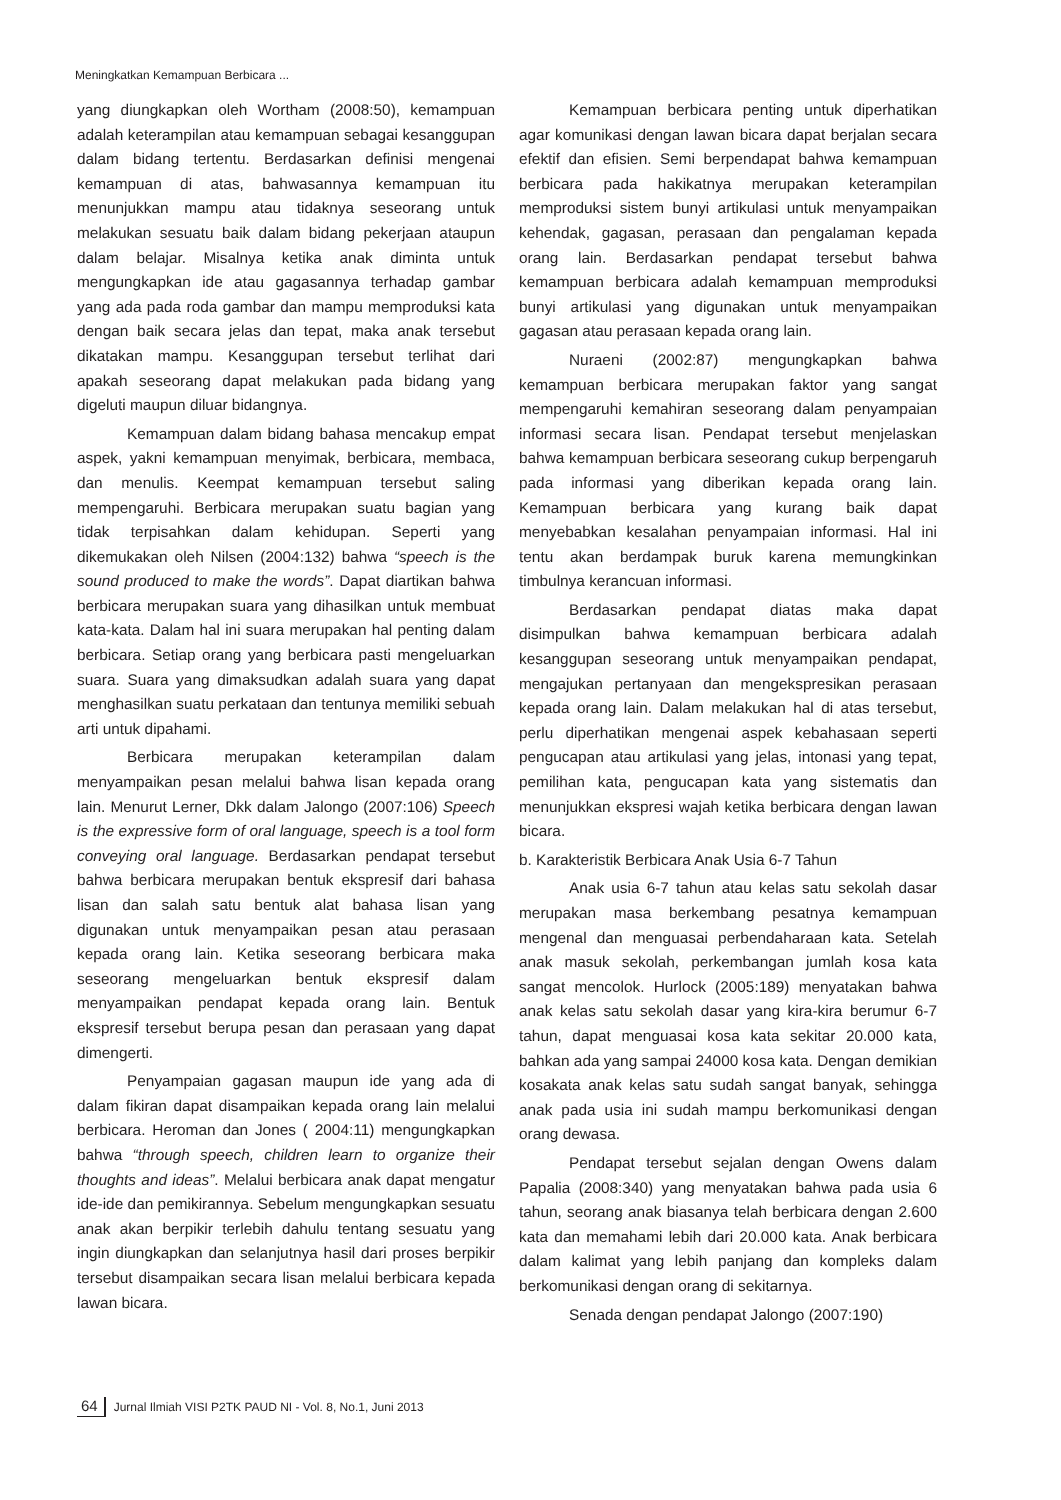Meningkatkan Kemampuan Berbicara ...
yang diungkapkan oleh Wortham (2008:50), kemampuan adalah keterampilan atau kemampuan sebagai kesanggupan dalam bidang tertentu. Berdasarkan definisi mengenai kemampuan di atas, bahwasannya kemampuan itu menunjukkan mampu atau tidaknya seseorang untuk melakukan sesuatu baik dalam bidang pekerjaan ataupun dalam belajar. Misalnya ketika anak diminta untuk mengungkapkan ide atau gagasannya terhadap gambar yang ada pada roda gambar dan mampu memproduksi kata dengan baik secara jelas dan tepat, maka anak tersebut dikatakan mampu. Kesanggupan tersebut terlihat dari apakah seseorang dapat melakukan pada bidang yang digeluti maupun diluar bidangnya.
Kemampuan dalam bidang bahasa mencakup empat aspek, yakni kemampuan menyimak, berbicara, membaca, dan menulis. Keempat kemampuan tersebut saling mempengaruhi. Berbicara merupakan suatu bagian yang tidak terpisahkan dalam kehidupan. Seperti yang dikemukakan oleh Nilsen (2004:132) bahwa “speech is the sound produced to make the words”. Dapat diartikan bahwa berbicara merupakan suara yang dihasilkan untuk membuat kata-kata. Dalam hal ini suara merupakan hal penting dalam berbicara. Setiap orang yang berbicara pasti mengeluarkan suara. Suara yang dimaksudkan adalah suara yang dapat menghasilkan suatu perkataan dan tentunya memiliki sebuah arti untuk dipahami.
Berbicara merupakan keterampilan dalam menyampaikan pesan melalui bahwa lisan kepada orang lain. Menurut Lerner, Dkk dalam Jalongo (2007:106) Speech is the expressive form of oral language, speech is a tool form conveying oral language. Berdasarkan pendapat tersebut bahwa berbicara merupakan bentuk ekspresif dari bahasa lisan dan salah satu bentuk alat bahasa lisan yang digunakan untuk menyampaikan pesan atau perasaan kepada orang lain. Ketika seseorang berbicara maka seseorang mengeluarkan bentuk ekspresif dalam menyampaikan pendapat kepada orang lain. Bentuk ekspresif tersebut berupa pesan dan perasaan yang dapat dimengerti.
Penyampaian gagasan maupun ide yang ada di dalam fikiran dapat disampaikan kepada orang lain melalui berbicara. Heroman dan Jones ( 2004:11) mengungkapkan bahwa “through speech, children learn to organize their thoughts and ideas”. Melalui berbicara anak dapat mengatur ide-ide dan pemikirannya. Sebelum mengungkapkan sesuatu anak akan berpikir terlebih dahulu tentang sesuatu yang ingin diungkapkan dan selanjutnya hasil dari proses berpikir tersebut disampaikan secara lisan melalui berbicara kepada lawan bicara.
Kemampuan berbicara penting untuk diperhatikan agar komunikasi dengan lawan bicara dapat berjalan secara efektif dan efisien. Semi berpendapat bahwa kemampuan berbicara pada hakikatnya merupakan keterampilan memproduksi sistem bunyi artikulasi untuk menyampaikan kehendak, gagasan, perasaan dan pengalaman kepada orang lain. Berdasarkan pendapat tersebut bahwa kemampuan berbicara adalah kemampuan memproduksi bunyi artikulasi yang digunakan untuk menyampaikan gagasan atau perasaan kepada orang lain.
Nuraeni (2002:87) mengungkapkan bahwa kemampuan berbicara merupakan faktor yang sangat mempengaruhi kemahiran seseorang dalam penyampaian informasi secara lisan. Pendapat tersebut menjelaskan bahwa kemampuan berbicara seseorang cukup berpengaruh pada informasi yang diberikan kepada orang lain. Kemampuan berbicara yang kurang baik dapat menyebabkan kesalahan penyampaian informasi. Hal ini tentu akan berdampak buruk karena memungkinkan timbulnya kerancuan informasi.
Berdasarkan pendapat diatas maka dapat disimpulkan bahwa kemampuan berbicara adalah kesanggupan seseorang untuk menyampaikan pendapat, mengajukan pertanyaan dan mengekspresikan perasaan kepada orang lain. Dalam melakukan hal di atas tersebut, perlu diperhatikan mengenai aspek kebahasaan seperti pengucapan atau artikulasi yang jelas, intonasi yang tepat, pemilihan kata, pengucapan kata yang sistematis dan menunjukkan ekspresi wajah ketika berbicara dengan lawan bicara.
b. Karakteristik Berbicara Anak Usia 6-7 Tahun
Anak usia 6-7 tahun atau kelas satu sekolah dasar merupakan masa berkembang pesatnya kemampuan mengenal dan menguasai perbendaharaan kata. Setelah anak masuk sekolah, perkembangan jumlah kosa kata sangat mencolok. Hurlock (2005:189) menyatakan bahwa anak kelas satu sekolah dasar yang kira-kira berumur 6-7 tahun, dapat menguasai kosa kata sekitar 20.000 kata, bahkan ada yang sampai 24000 kosa kata. Dengan demikian kosakata anak kelas satu sudah sangat banyak, sehingga anak pada usia ini sudah mampu berkomunikasi dengan orang dewasa.
Pendapat tersebut sejalan dengan Owens dalam Papalia (2008:340) yang menyatakan bahwa pada usia 6 tahun, seorang anak biasanya telah berbicara dengan 2.600 kata dan memahami lebih dari 20.000 kata. Anak berbicara dalam kalimat yang lebih panjang dan kompleks dalam berkomunikasi dengan orang di sekitarnya.
Senada dengan pendapat Jalongo (2007:190)
64 Jurnal Ilmiah VISI P2TK PAUD NI - Vol. 8, No.1, Juni 2013